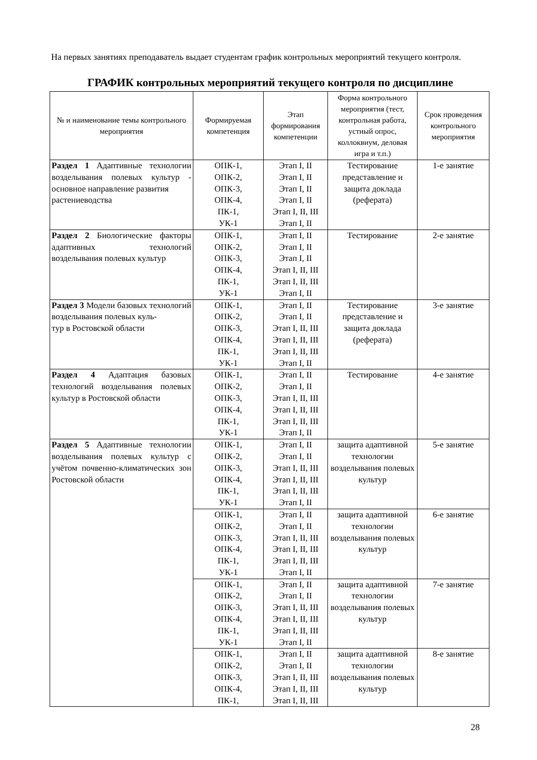На первых занятиях преподаватель выдает студентам график контрольных мероприятий текущего контроля.
ГРАФИК контрольных мероприятий текущего контроля по дисциплине
| № и наименование темы контрольного мероприятия | Формируемая компетенция | Этап формирования компетенции | Форма контрольного мероприятия (тест, контрольная работа, устный опрос, коллоквиум, деловая игра и т.п.) | Срок проведения контрольного мероприятия |
| --- | --- | --- | --- | --- |
| Раздел 1 Адаптивные технологии возделывания полевых культур - основное направление развития растениеводства | ОПК-1, ОПК-2, ОПК-3, ОПК-4, ПК-1, УК-1 | Этап I, II Этап I, II Этап I, II Этап I, II Этап I, II, III Этап I, II | Тестирование представление и защита доклада (реферата) | 1-е занятие |
| Раздел 2 Биологические факторы адаптивных технологий возделывания полевых культур | ОПК-1, ОПК-2, ОПК-3, ОПК-4, ПК-1, УК-1 | Этап I, II Этап I, II Этап I, II Этап I, II, III Этап I, II, III Этап I, II | Тестирование | 2-е занятие |
| Раздел 3 Модели базовых технологий возделывания полевых куль- тур в Ростовской области | ОПК-1, ОПК-2, ОПК-3, ОПК-4, ПК-1, УК-1 | Этап I, II Этап I, II Этап I, II, III Этап I, II, III Этап I, II, III Этап I, II | Тестирование представление и защита доклада (реферата) | 3-е занятие |
| Раздел 4 Адаптация базовых технологий возделывания полевых культур в Ростовской области | ОПК-1, ОПК-2, ОПК-3, ОПК-4, ПК-1, УК-1 | Этап I, II Этап I, II Этап I, II, III Этап I, II, III Этап I, II, III Этап I, II | Тестирование | 4-е занятие |
| Раздел 5 Адаптивные технологии возделывания полевых культур с учётом почвенно-климатических зон Ростовской области | ОПК-1, ОПК-2, ОПК-3, ОПК-4, ПК-1, УК-1 | Этап I, II Этап I, II Этап I, II, III Этап I, II, III Этап I, II, III Этап I, II | защита адаптивной технологии возделывания полевых культур | 5-е занятие |
| | ОПК-1, ОПК-2, ОПК-3, ОПК-4, ПК-1, УК-1 | Этап I, II Этап I, II Этап I, II, III Этап I, II, III Этап I, II, III Этап I, II | защита адаптивной технологии возделывания полевых культур | 6-е занятие |
| | ОПК-1, ОПК-2, ОПК-3, ОПК-4, ПК-1, УК-1 | Этап I, II Этап I, II Этап I, II, III Этап I, II, III Этап I, II, III Этап I, II | защита адаптивной технологии возделывания полевых культур | 7-е занятие |
| | ОПК-1, ОПК-2, ОПК-3, ОПК-4, ПК-1, | Этап I, II Этап I, II Этап I, II, III Этап I, II, III Этап I, II, III | защита адаптивной технологии возделывания полевых культур | 8-е занятие |
28